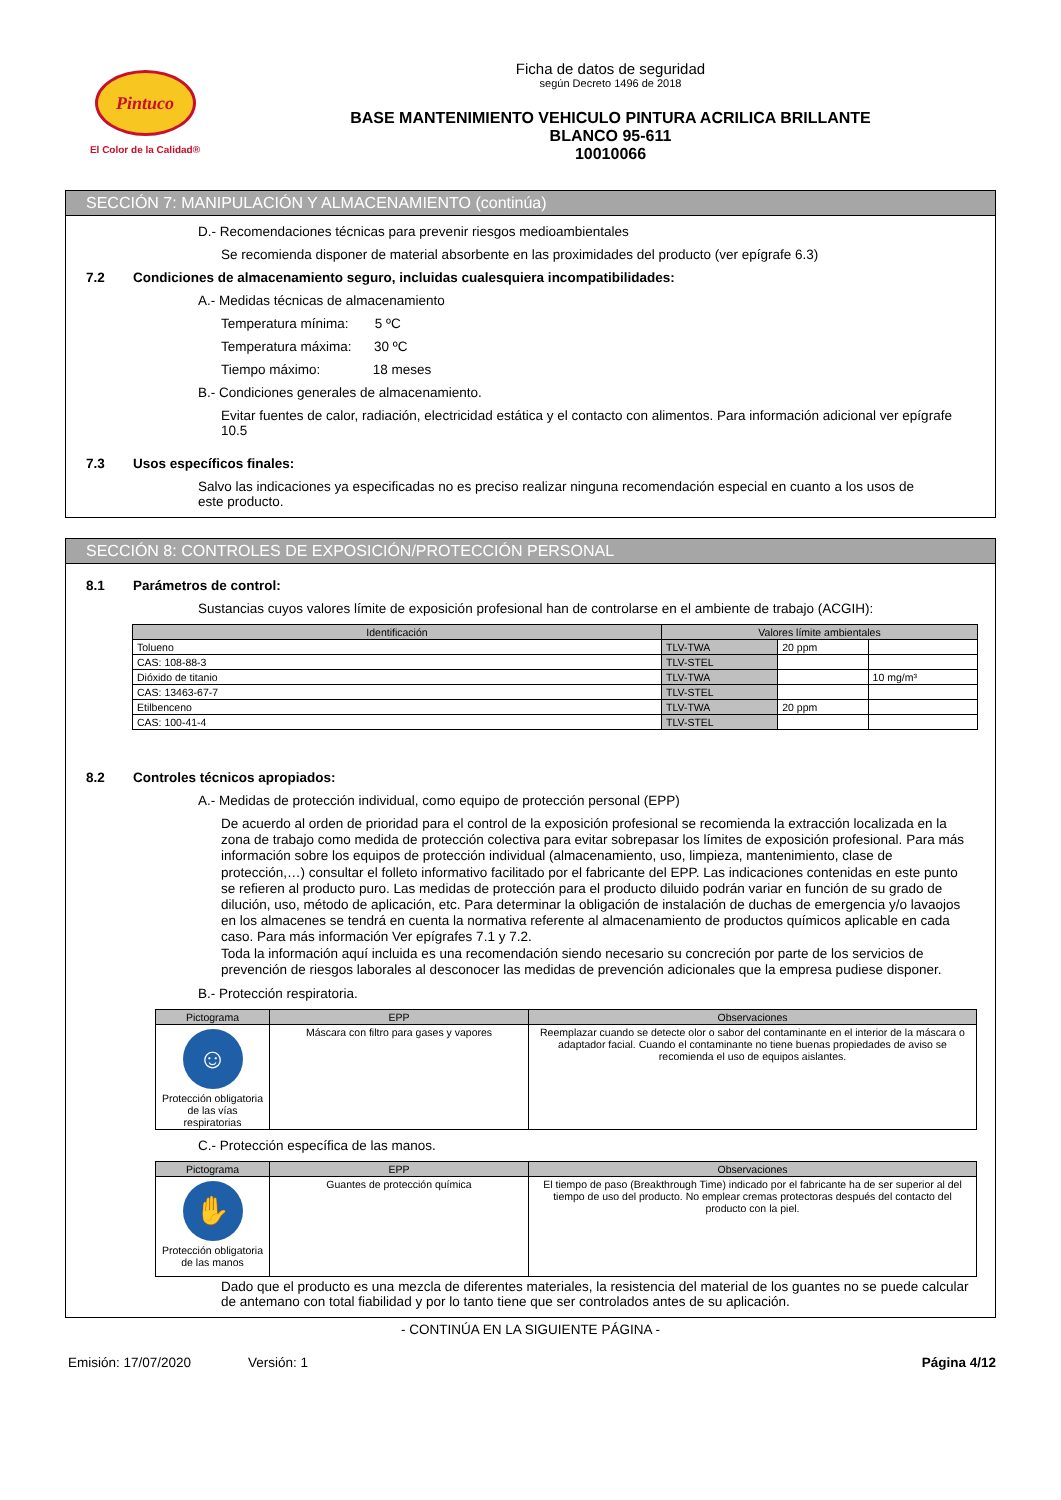Pintuco
El Color de la Calidad®
Ficha de datos de seguridad
según Decreto 1496 de 2018
BASE MANTENIMIENTO VEHICULO PINTURA ACRILICA BRILLANTE
BLANCO 95-611
10010066
SECCIÓN 7: MANIPULACIÓN Y ALMACENAMIENTO (continúa)
D.- Recomendaciones técnicas para prevenir riesgos medioambientales
Se recomienda disponer de material absorbente en las proximidades del producto (ver epígrafe 6.3)
7.2 Condiciones de almacenamiento seguro, incluidas cualesquiera incompatibilidades:
A.- Medidas técnicas de almacenamiento
Temperatura mínima: 5 ºC
Temperatura máxima: 30 ºC
Tiempo máximo: 18 meses
B.- Condiciones generales de almacenamiento.
Evitar fuentes de calor, radiación, electricidad estática y el contacto con alimentos. Para información adicional ver epígrafe 10.5
7.3 Usos específicos finales:
Salvo las indicaciones ya especificadas no es preciso realizar ninguna recomendación especial en cuanto a los usos de este producto.
SECCIÓN 8: CONTROLES DE EXPOSICIÓN/PROTECCIÓN PERSONAL
8.1 Parámetros de control:
Sustancias cuyos valores límite de exposición profesional han de controlarse en el ambiente de trabajo (ACGIH):
| Identificación | Valores límite ambientales | | |
| --- | --- | --- | --- |
| Tolueno | TLV-TWA | 20 ppm | |
| CAS: 108-88-3 | TLV-STEL | | |
| Dióxido de titanio | TLV-TWA | | 10 mg/m³ |
| CAS: 13463-67-7 | TLV-STEL | | |
| Etilbenceno | TLV-TWA | 20 ppm | |
| CAS: 100-41-4 | TLV-STEL | | |
8.2 Controles técnicos apropiados:
A.- Medidas de protección individual, como equipo de protección personal (EPP)
De acuerdo al orden de prioridad para el control de la exposición profesional se recomienda la extracción localizada en la zona de trabajo como medida de protección colectiva para evitar sobrepasar los límites de exposición profesional. Para más información sobre los equipos de protección individual (almacenamiento, uso, limpieza, mantenimiento, clase de protección,…) consultar el folleto informativo facilitado por el fabricante del EPP. Las indicaciones contenidas en este punto se refieren al producto puro. Las medidas de protección para el producto diluido podrán variar en función de su grado de dilución, uso, método de aplicación, etc. Para determinar la obligación de instalación de duchas de emergencia y/o lavaojos en los almacenes se tendrá en cuenta la normativa referente al almacenamiento de productos químicos aplicable en cada caso. Para más información Ver epígrafes 7.1 y 7.2.
Toda la información aquí incluida es una recomendación siendo necesario su concreción por parte de los servicios de prevención de riesgos laborales al desconocer las medidas de prevención adicionales que la empresa pudiese disponer.
B.- Protección respiratoria.
| Pictograma | EPP | Observaciones |
| --- | --- | --- |
| ☺ Protección obligatoria de las vías respiratorias | Máscara con filtro para gases y vapores | Reemplazar cuando se detecte olor o sabor del contaminante en el interior de la máscara o adaptador facial. Cuando el contaminante no tiene buenas propiedades de aviso se recomienda el uso de equipos aislantes. |
C.- Protección específica de las manos.
| Pictograma | EPP | Observaciones |
| --- | --- | --- |
| ✋ Protección obligatoria de las manos | Guantes de protección química | El tiempo de paso (Breakthrough Time) indicado por el fabricante ha de ser superior al del tiempo de uso del producto. No emplear cremas protectoras después del contacto del producto con la piel. |
Dado que el producto es una mezcla de diferentes materiales, la resistencia del material de los guantes no se puede calcular de antemano con total fiabilidad y por lo tanto tiene que ser controlados antes de su aplicación.
- CONTINÚA EN LA SIGUIENTE PÁGINA -
Emisión: 17/07/2020 Versión: 1 Página 4/12